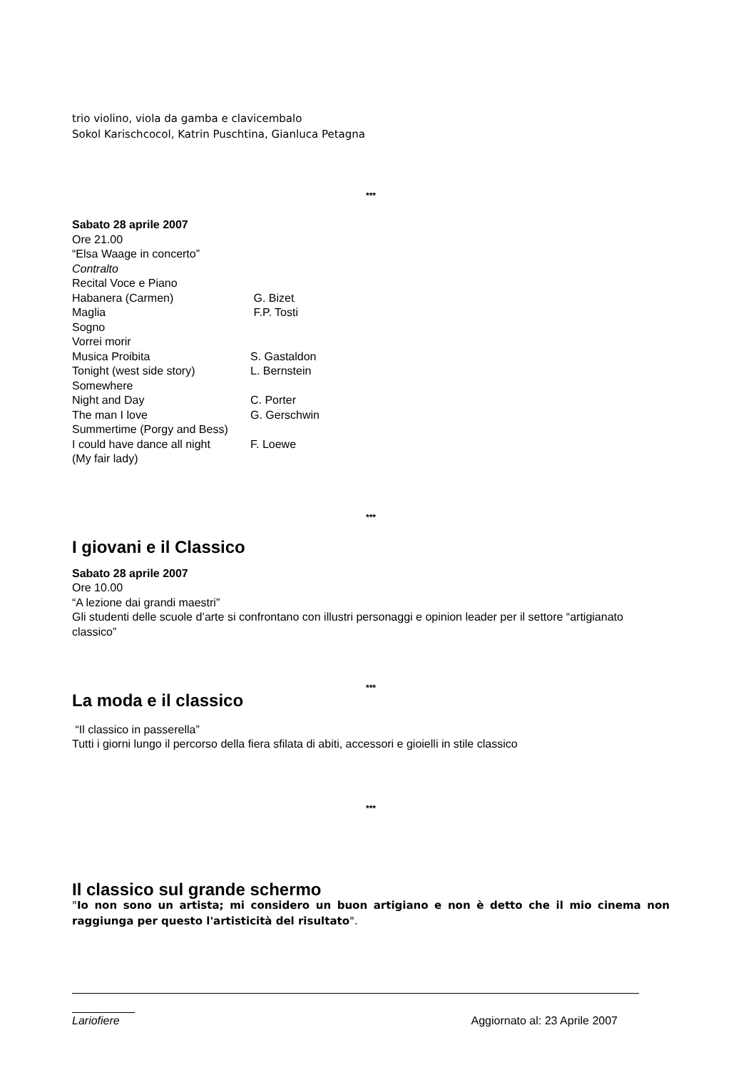trio violino, viola da gamba e clavicembalo
Sokol Karischcocol, Katrin Puschtina, Gianluca Petagna
***
Sabato 28 aprile 2007
Ore 21.00
“Elsa Waage in concerto”
Contralto
Recital Voce e Piano
| Habanera (Carmen) | G. Bizet |
| Maglia | F.P. Tosti |
| Sogno | |
| Vorrei morir | |
| Musica Proibita | S. Gastaldon |
| Tonight (west side story) | L. Bernstein |
| Somewhere | |
| Night and Day | C. Porter |
| The man I love | G. Gerschwin |
| Summertime (Porgy and Bess) | |
| I could have dance all night | F. Loewe |
| (My fair lady) | |
***
I giovani e il Classico
Sabato 28 aprile 2007
Ore 10.00
“A lezione dai grandi maestri”
Gli studenti delle scuole d’arte si confrontano con illustri personaggi e opinion leader per il settore “artigianato classico”
***
La moda e il classico
“Il classico in passerella”
Tutti i giorni lungo il percorso della fiera sfilata di abiti, accessori e gioielli in stile classico
***
Il classico sul grande schermo
"Io non sono un artista; mi considero un buon artigiano e non è detto che il mio cinema non raggiunga per questo l'artisticità del risultato".
Lariofiere Aggiornato al: 23 Aprile 2007